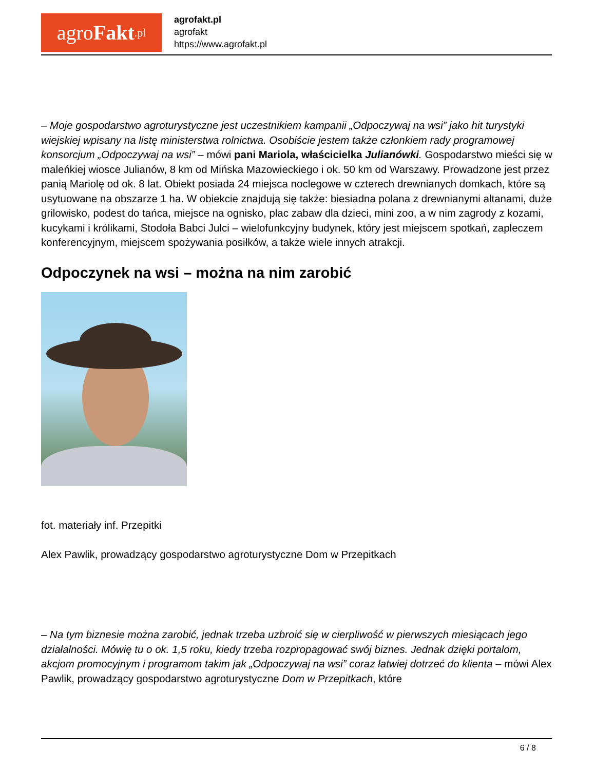agro Fakt.pl
agrofakt.pl
agrofakt
https://www.agrofakt.pl
– Moje gospodarstwo agroturystyczne jest uczestnikiem kampanii „Odpoczywaj na wsi” jako hit turystyki wiejskiej wpisany na listę ministerstwa rolnictwa. Osobiście jestem także członkiem rady programowej konsorcjum „Odpoczywaj na wsi” – mówi pani Mariola, właścicielka Julianówki. Gospodarstwo mieści się w maleńkiej wiosce Julianów, 8 km od Mińska Mazowieckiego i ok. 50 km od Warszawy. Prowadzone jest przez panią Mariolę od ok. 8 lat. Obiekt posiada 24 miejsca noclegowe w czterech drewnianych domkach, które są usytuowane na obszarze 1 ha. W obiekcie znajdują się także: biesiadna polana z drewnianymi altanami, duże grilowisko, podest do tańca, miejsce na ognisko, plac zabaw dla dzieci, mini zoo, a w nim zagrody z kozami, kucykami i królikami, Stodoła Babci Julci – wielofunkcyjny budynek, który jest miejscem spotkań, zapleczem konferencyjnym, miejscem spożywania posiłków, a także wiele innych atrakcji.
Odpoczynek na wsi – można na nim zarobić
fot. materiały inf. Przepitki
Alex Pawlik, prowadzący gospodarstwo agroturystyczne Dom w Przepitkach
– Na tym biznesie można zarobić, jednak trzeba uzbroić się w cierpliwość w pierwszych miesiącach jego działalności. Mówię tu o ok. 1,5 roku, kiedy trzeba rozpropagować swój biznes. Jednak dzięki portalom, akcjom promocyjnym i programom takim jak „Odpoczywaj na wsi” coraz łatwiej dotrzeć do klienta – mówi Alex Pawlik, prowadzący gospodarstwo agroturystyczne Dom w Przepitkach, które
6 / 8